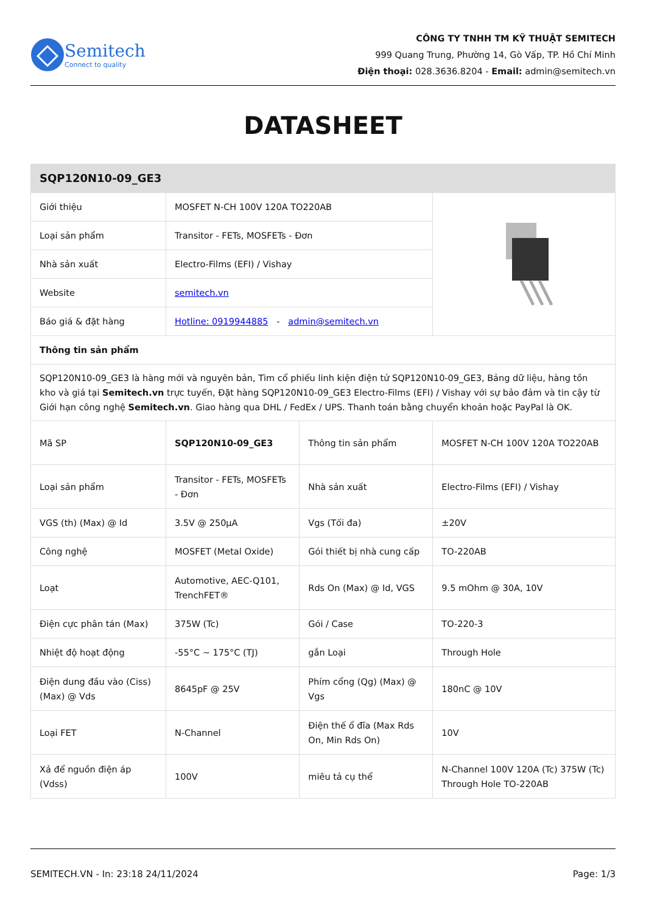Semitech
Connect to quality
CÔNG TY TNHH TM KỸ THUẬT SEMITECH
999 Quang Trung, Phường 14, Gò Vấp, TP. Hồ Chí Minh
Điện thoại: 028.3636.8204 - Email: admin@semitech.vn
DATASHEET
| SQP120N10-09_GE3 | | | |
| --- | --- | --- | --- |
| Giới thiệu | MOSFET N-CH 100V 120A TO220AB | | |
| Loại sản phẩm | Transitor - FETs, MOSFETs - Đơn | | |
| Nhà sản xuất | Electro-Films (EFI) / Vishay | | |
| Website | semitech.vn | | |
| Báo giá & đặt hàng | Hotline: 0919944885 - admin@semitech.vn | | |
| Thông tin sản phẩm | | | |
| SQP120N10-09_GE3 là hàng mới và nguyên bản, Tìm cổ phiếu linh kiện điện tử SQP120N10-09_GE3, Bảng dữ liệu, hàng tồn kho và giá tại Semitech.vn trực tuyến, Đặt hàng SQP120N10-09_GE3 Electro-Films (EFI) / Vishay với sự bảo đảm và tin cậy từ Giới hạn công nghệ Semitech.vn . Giao hàng qua DHL / FedEx / UPS. Thanh toán bằng chuyển khoản hoặc PayPal là OK. | | | |
| Mã SP | SQP120N10-09_GE3 | Thông tin sản phẩm | MOSFET N-CH 100V 120A TO220AB |
| Loại sản phẩm | Transitor - FETs, MOSFETs - Đơn | Nhà sản xuất | Electro-Films (EFI) / Vishay |
| VGS (th) (Max) @ Id | 3.5V @ 250µA | Vgs (Tối đa) | ±20V |
| Công nghệ | MOSFET (Metal Oxide) | Gói thiết bị nhà cung cấp | TO-220AB |
| Loạt | Automotive, AEC-Q101, TrenchFET® | Rds On (Max) @ Id, VGS | 9.5 mOhm @ 30A, 10V |
| Điện cực phân tán (Max) | 375W (Tc) | Gói / Case | TO-220-3 |
| Nhiệt độ hoạt động | -55°C ~ 175°C (TJ) | gắn Loại | Through Hole |
| Điện dung đầu vào (Ciss) (Max) @ Vds | 8645pF @ 25V | Phím cổng (Qg) (Max) @ Vgs | 180nC @ 10V |
| Loại FET | N-Channel | Điện thế ổ đĩa (Max Rds On, Min Rds On) | 10V |
| Xả để nguồn điện áp (Vdss) | 100V | miêu tả cụ thể | N-Channel 100V 120A (Tc) 375W (Tc) Through Hole TO-220AB |
SEMITECH.VN - In: 23:18 24/11/2024 Page: 1/3